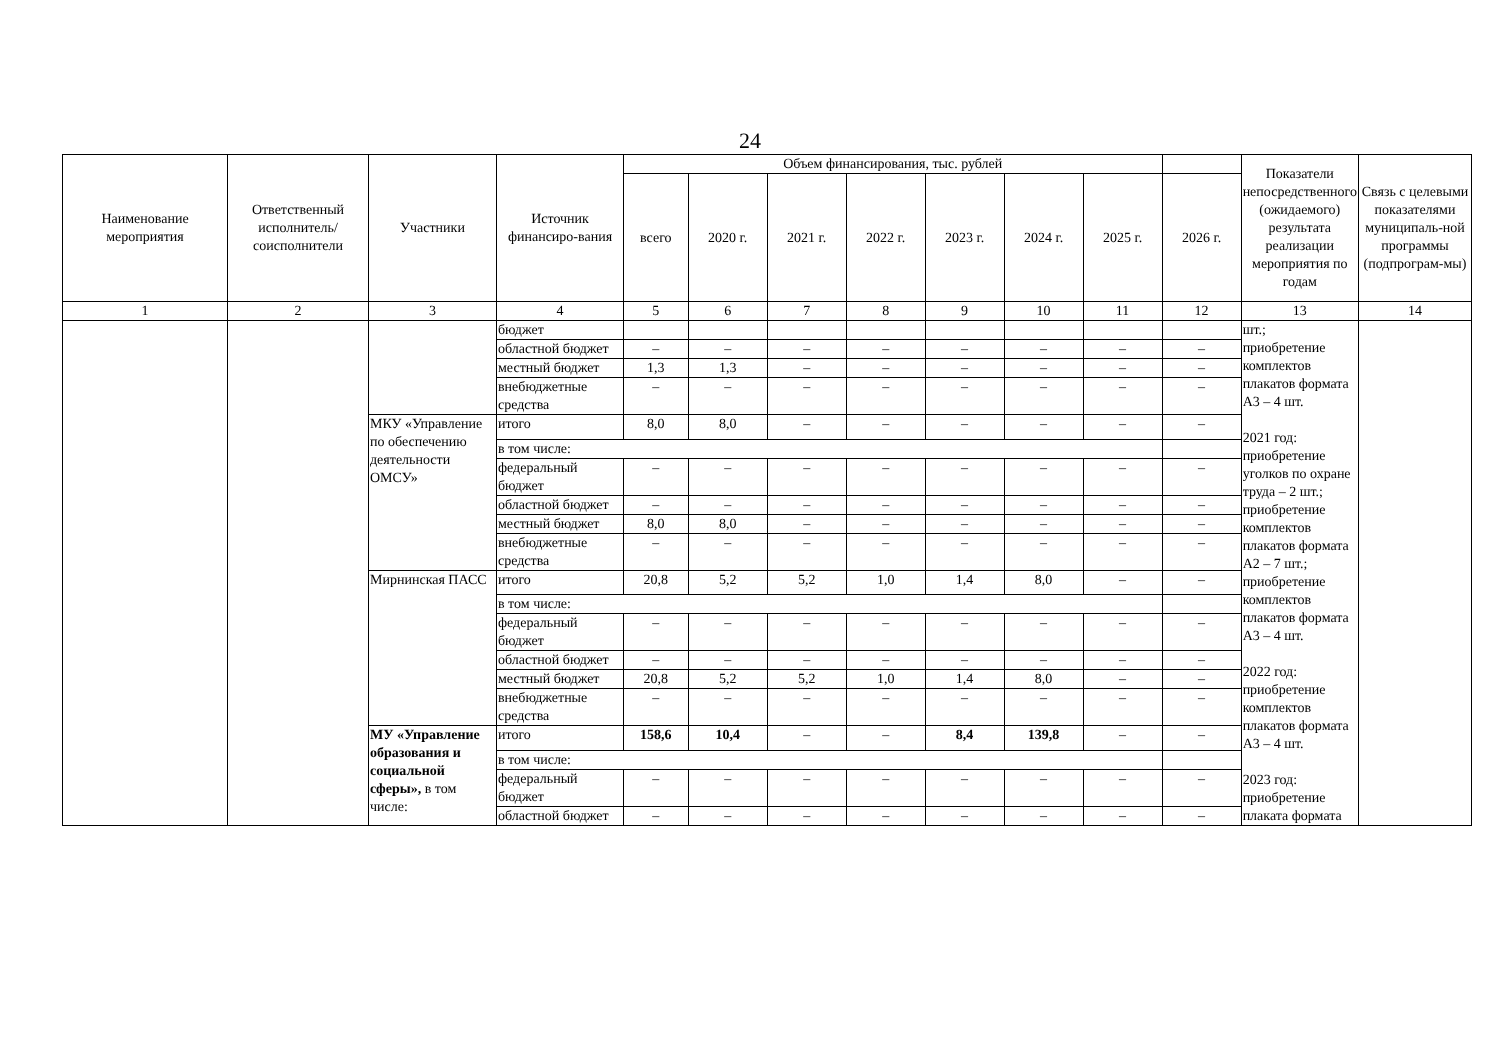24
| Наименование мероприятия | Ответственный исполнитель/ соисполнители | Участники | Источник финансиро-вания | Объем финансирования, тыс. рублей | | | | | | | | Показатели непосредственного (ожидаемого) результата реализации мероприятия по годам | Связь с целевыми показателями муниципаль-ной программы (подпрограм-мы) |
| --- | --- | --- | --- | --- | --- | --- | --- | --- | --- | --- | --- | --- | --- |
| | | | | всего | 2020 г. | 2021 г. | 2022 г. | 2023 г. | 2024 г. | 2025 г. | 2026 г. | | |
| 1 | 2 | 3 | 4 | 5 | 6 | 7 | 8 | 9 | 10 | 11 | 12 | 13 | 14 |
| | | | бюджет | | | | | | | | | шт.; приобретение комплектов плакатов формата А3 – 4 шт. 2021 год: приобретение уголков по охране труда – 2 шт.; приобретение комплектов плакатов формата А2 – 7 шт.; приобретение комплектов плакатов формата А3 – 4 шт. 2022 год: приобретение комплектов плакатов формата А3 – 4 шт. 2023 год: приобретение плаката формата | |
| | | | областной бюджет | – | – | – | – | – | – | – | – | | |
| | | | местный бюджет | 1,3 | 1,3 | – | – | – | – | – | – | | |
| | | | внебюджетные средства | – | – | – | – | – | – | – | – | | |
| | | МКУ «Управление по обеспечению деятельности ОМСУ» | итого | 8,0 | 8,0 | – | – | – | – | – | – | | |
| | | | в том числе: | | | | | | | | | | |
| | | | федеральный бюджет | – | – | – | – | – | – | – | – | | |
| | | | областной бюджет | – | – | – | – | – | – | – | – | | |
| | | | местный бюджет | 8,0 | 8,0 | – | – | – | – | – | – | | |
| | | | внебюджетные средства | – | – | – | – | – | – | – | – | | |
| | | Мирнинская ПАСС | итого | 20,8 | 5,2 | 5,2 | 1,0 | 1,4 | 8,0 | – | – | | |
| | | | в том числе: | | | | | | | | | | |
| | | | федеральный бюджет | – | – | – | – | – | – | – | – | | |
| | | | областной бюджет | – | – | – | – | – | – | – | – | | |
| | | | местный бюджет | 20,8 | 5,2 | 5,2 | 1,0 | 1,4 | 8,0 | – | – | | |
| | | | внебюджетные средства | – | – | – | – | – | – | – | – | | |
| | | МУ «Управление образования и социальной сферы», в том числе: | итого | 158,6 | 10,4 | – | – | 8,4 | 139,8 | – | – | | |
| | | | в том числе: | | | | | | | | | | |
| | | | федеральный бюджет | – | – | – | – | – | – | – | – | | |
| | | | областной бюджет | – | – | – | – | – | – | – | – | | |